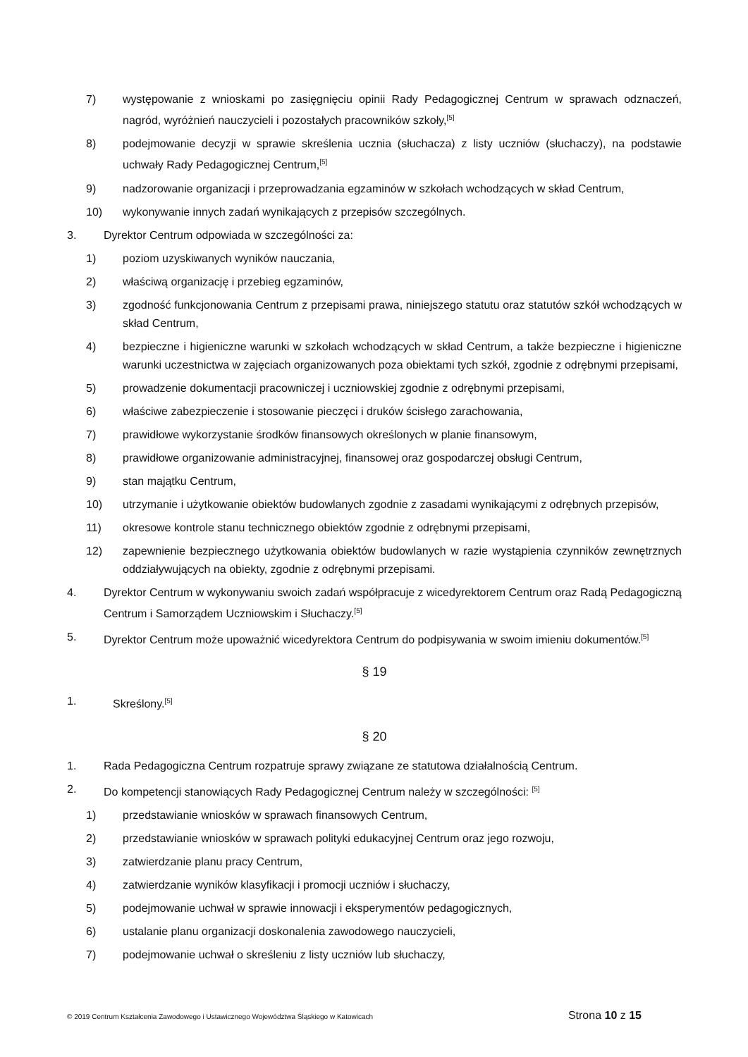7) występowanie z wnioskami po zasięgnięciu opinii Rady Pedagogicznej Centrum w sprawach odznaczeń, nagród, wyróżnień nauczycieli i pozostałych pracowników szkoły,<sup>[5]</sup>
8) podejmowanie decyzji w sprawie skreślenia ucznia (słuchacza) z listy uczniów (słuchaczy), na podstawie uchwały Rady Pedagogicznej Centrum,<sup>[5]</sup>
9) nadzorowanie organizacji i przeprowadzania egzaminów w szkołach wchodzących w skład Centrum,
10) wykonywanie innych zadań wynikających z przepisów szczególnych.
3. Dyrektor Centrum odpowiada w szczególności za:
1) poziom uzyskiwanych wyników nauczania,
2) właściwą organizację i przebieg egzaminów,
3) zgodność funkcjonowania Centrum z przepisami prawa, niniejszego statutu oraz statutów szkół wchodzących w skład Centrum,
4) bezpieczne i higieniczne warunki w szkołach wchodzących w skład Centrum, a także bezpieczne i higieniczne warunki uczestnictwa w zajęciach organizowanych poza obiektami tych szkół, zgodnie z odrębnymi przepisami,
5) prowadzenie dokumentacji pracowniczej i uczniowskiej zgodnie z odrębnymi przepisami,
6) właściwe zabezpieczenie i stosowanie pieczęci i druków ścisłego zarachowania,
7) prawidłowe wykorzystanie środków finansowych określonych w planie finansowym,
8) prawidłowe organizowanie administracyjnej, finansowej oraz gospodarczej obsługi Centrum,
9) stan majątku Centrum,
10) utrzymanie i użytkowanie obiektów budowlanych zgodnie z zasadami wynikającymi z odrębnych przepisów,
11) okresowe kontrole stanu technicznego obiektów zgodnie z odrębnymi przepisami,
12) zapewnienie bezpiecznego użytkowania obiektów budowlanych w razie wystąpienia czynników zewnętrznych oddziaływujących na obiekty, zgodnie z odrębnymi przepisami.
4. Dyrektor Centrum w wykonywaniu swoich zadań współpracuje z wicedyrektorem Centrum oraz Radą Pedagogiczną Centrum i Samorządem Uczniowskim i Słuchaczy.<sup>[5]</sup>
5. Dyrektor Centrum może upoważnić wicedyrektora Centrum do podpisywania w swoim imieniu dokumentów.<sup>[5]</sup>
§ 19
1. Skreślony.<sup>[5]</sup>
§ 20
1. Rada Pedagogiczna Centrum rozpatruje sprawy związane ze statutowa działalnością Centrum.
2. Do kompetencji stanowiących Rady Pedagogicznej Centrum należy w szczególności: <sup>[5]</sup>
1) przedstawianie wniosków w sprawach finansowych Centrum,
2) przedstawianie wniosków w sprawach polityki edukacyjnej Centrum oraz jego rozwoju,
3) zatwierdzanie planu pracy Centrum,
4) zatwierdzanie wyników klasyfikacji i promocji uczniów i słuchaczy,
5) podejmowanie uchwał w sprawie innowacji i eksperymentów pedagogicznych,
6) ustalanie planu organizacji doskonalenia zawodowego nauczycieli,
7) podejmowanie uchwał o skreśleniu z listy uczniów lub słuchaczy,
© 2019 Centrum Kształcenia Zawodowego i Ustawicznego Województwa Śląskiego w Katowicach Strona 10 z 15